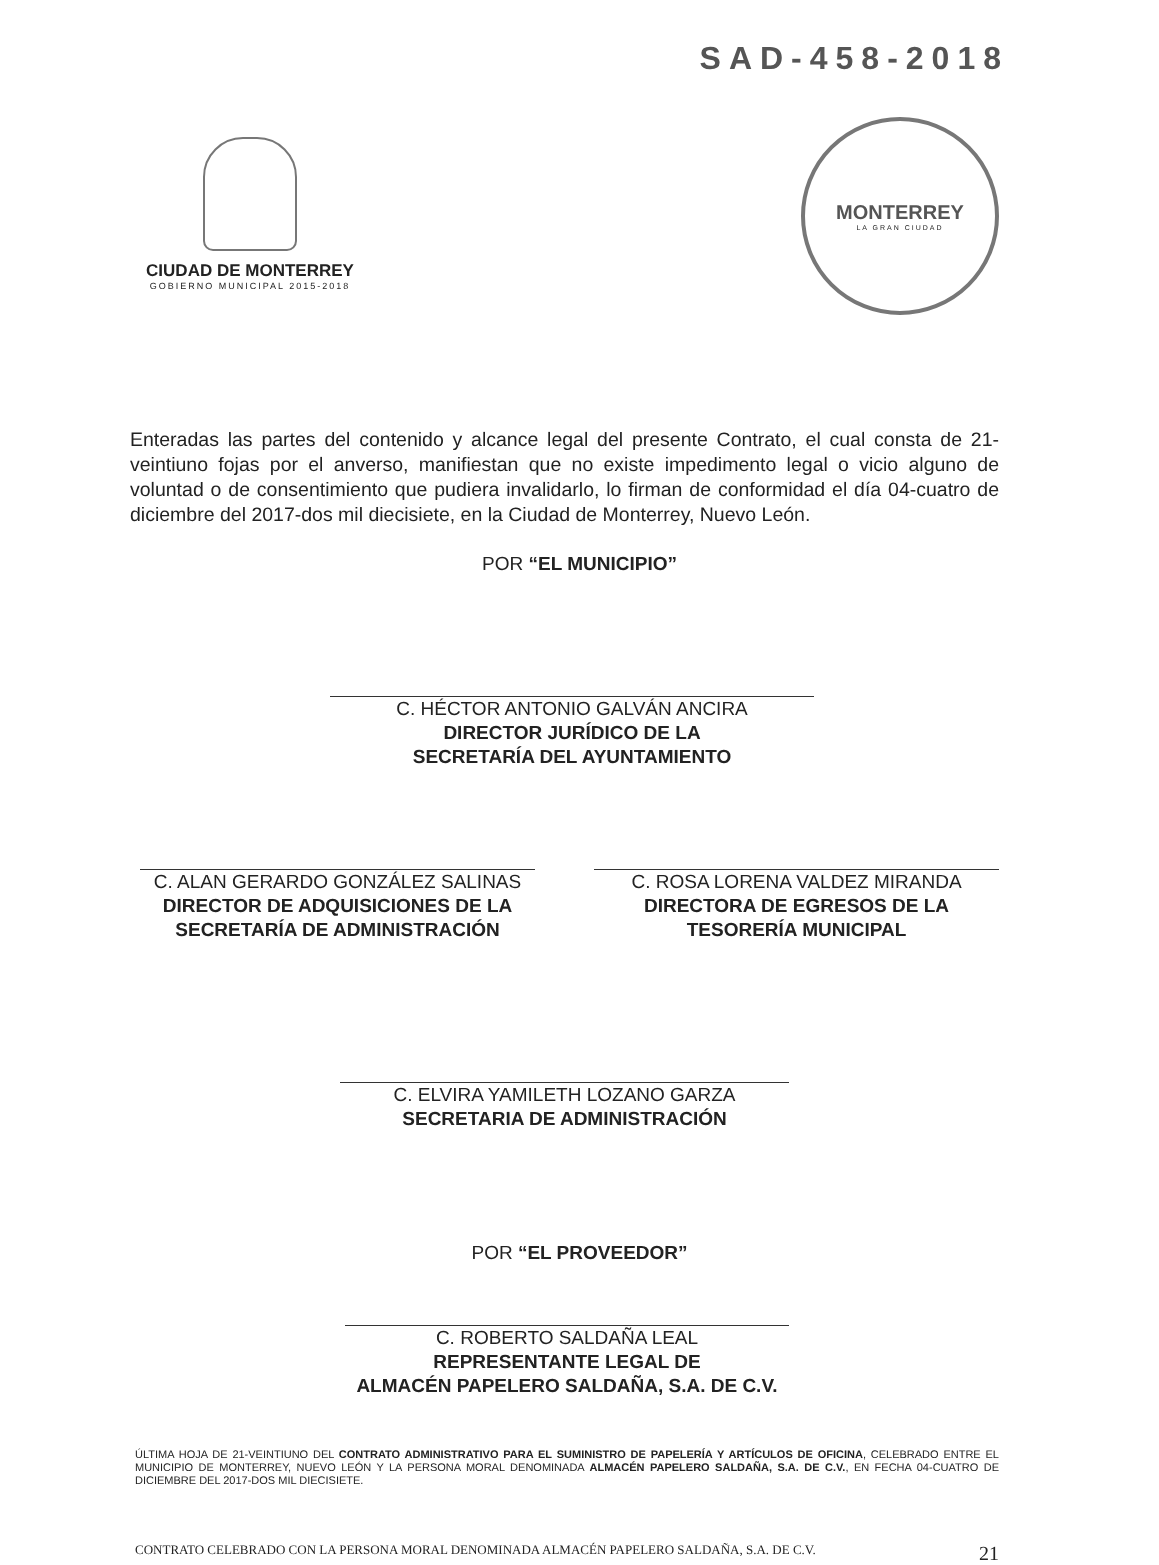SAD-458-2018
CIUDAD DE MONTERREY
GOBIERNO MUNICIPAL 2015-2018
MONTERREY
LA GRAN CIUDAD
Enteradas las partes del contenido y alcance legal del presente Contrato, el cual consta de 21-veintiuno fojas por el anverso, manifiestan que no existe impedimento legal o vicio alguno de voluntad o de consentimiento que pudiera invalidarlo, lo firman de conformidad el día 04-cuatro de diciembre del 2017-dos mil diecisiete, en la Ciudad de Monterrey, Nuevo León.
POR “EL MUNICIPIO”
C. HÉCTOR ANTONIO GALVÁN ANCIRA
DIRECTOR JURÍDICO DE LA
SECRETARÍA DEL AYUNTAMIENTO
C. ALAN GERARDO GONZÁLEZ SALINAS
DIRECTOR DE ADQUISICIONES DE LA
SECRETARÍA DE ADMINISTRACIÓN
C. ROSA LORENA VALDEZ MIRANDA
DIRECTORA DE EGRESOS DE LA
TESORERÍA MUNICIPAL
C. ELVIRA YAMILETH LOZANO GARZA
SECRETARIA DE ADMINISTRACIÓN
POR “EL PROVEEDOR”
C. ROBERTO SALDAÑA LEAL
REPRESENTANTE LEGAL DE
ALMACÉN PAPELERO SALDAÑA, S.A. DE C.V.
ÚLTIMA HOJA DE 21-VEINTIUNO DEL CONTRATO ADMINISTRATIVO PARA EL SUMINISTRO DE PAPELERÍA Y ARTÍCULOS DE OFICINA, CELEBRADO ENTRE EL MUNICIPIO DE MONTERREY, NUEVO LEÓN Y LA PERSONA MORAL DENOMINADA ALMACÉN PAPELERO SALDAÑA, S.A. DE C.V., EN FECHA 04-CUATRO DE DICIEMBRE DEL 2017-DOS MIL DIECISIETE.
CONTRATO CELEBRADO CON LA PERSONA MORAL DENOMINADA ALMACÉN PAPELERO SALDAÑA, S.A. DE C.V. 21